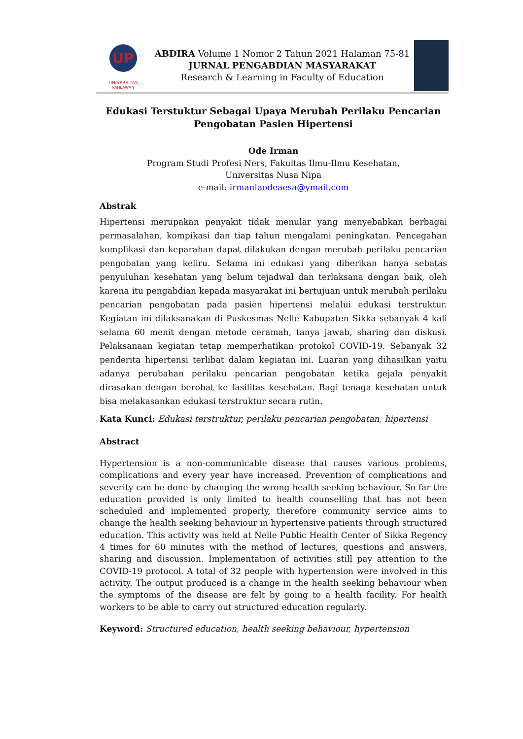UP
UNIVERSITAS
PAHLAWAN
ABDIRA Volume 1 Nomor 2 Tahun 2021 Halaman 75-81
JURNAL PENGABDIAN MASYARAKAT
Research & Learning in Faculty of Education
Edukasi Terstuktur Sebagai Upaya Merubah Perilaku Pencarian Pengobatan Pasien Hipertensi
Ode Irman
Program Studi Profesi Ners, Fakultas Ilmu-Ilmu Kesehatan,
Universitas Nusa Nipa
e-mail: irmanlaodeaesa@ymail.com
Abstrak
Hipertensi merupakan penyakit tidak menular yang menyebabkan berbagai permasalahan, kompikasi dan tiap tahun mengalami peningkatan. Pencegahan komplikasi dan keparahan dapat dilakukan dengan merubah perilaku pencarian pengobatan yang keliru. Selama ini edukasi yang diberikan hanya sebatas penyuluhan kesehatan yang belum tejadwal dan terlaksana dengan baik, oleh karena itu pengabdian kepada masyarakat ini bertujuan untuk merubah perilaku pencarian pengobatan pada pasien hipertensi melalui edukasi terstruktur. Kegiatan ini dilaksanakan di Puskesmas Nelle Kabupaten Sikka sebanyak 4 kali selama 60 menit dengan metode ceramah, tanya jawab, sharing dan diskusi. Pelaksanaan kegiatan tetap memperhatikan protokol COVID-19. Sebanyak 32 penderita hipertensi terlibat dalam kegiatan ini. Luaran yang dihasilkan yaitu adanya perubahan perilaku pencarian pengobatan ketika gejala penyakit dirasakan dengan berobat ke fasilitas kesehatan. Bagi tenaga kesehatan untuk bisa melakasankan edukasi terstruktur secara rutin.
Kata Kunci: Edukasi terstruktur, perilaku pencarian pengobatan, hipertensi
Abstract
Hypertension is a non-communicable disease that causes various problems, complications and every year have increased. Prevention of complications and severity can be done by changing the wrong health seeking behaviour. So far the education provided is only limited to health counselling that has not been scheduled and implemented properly, therefore community service aims to change the health seeking behaviour in hypertensive patients through structured education. This activity was held at Nelle Public Health Center of Sikka Regency 4 times for 60 minutes with the method of lectures, questions and answers, sharing and discussion. Implementation of activities still pay attention to the COVID-19 protocol. A total of 32 people with hypertension were involved in this activity. The output produced is a change in the health seeking behaviour when the symptoms of the disease are felt by going to a health facility. For health workers to be able to carry out structured education regularly.
Keyword: Structured education, health seeking behaviour, hypertension